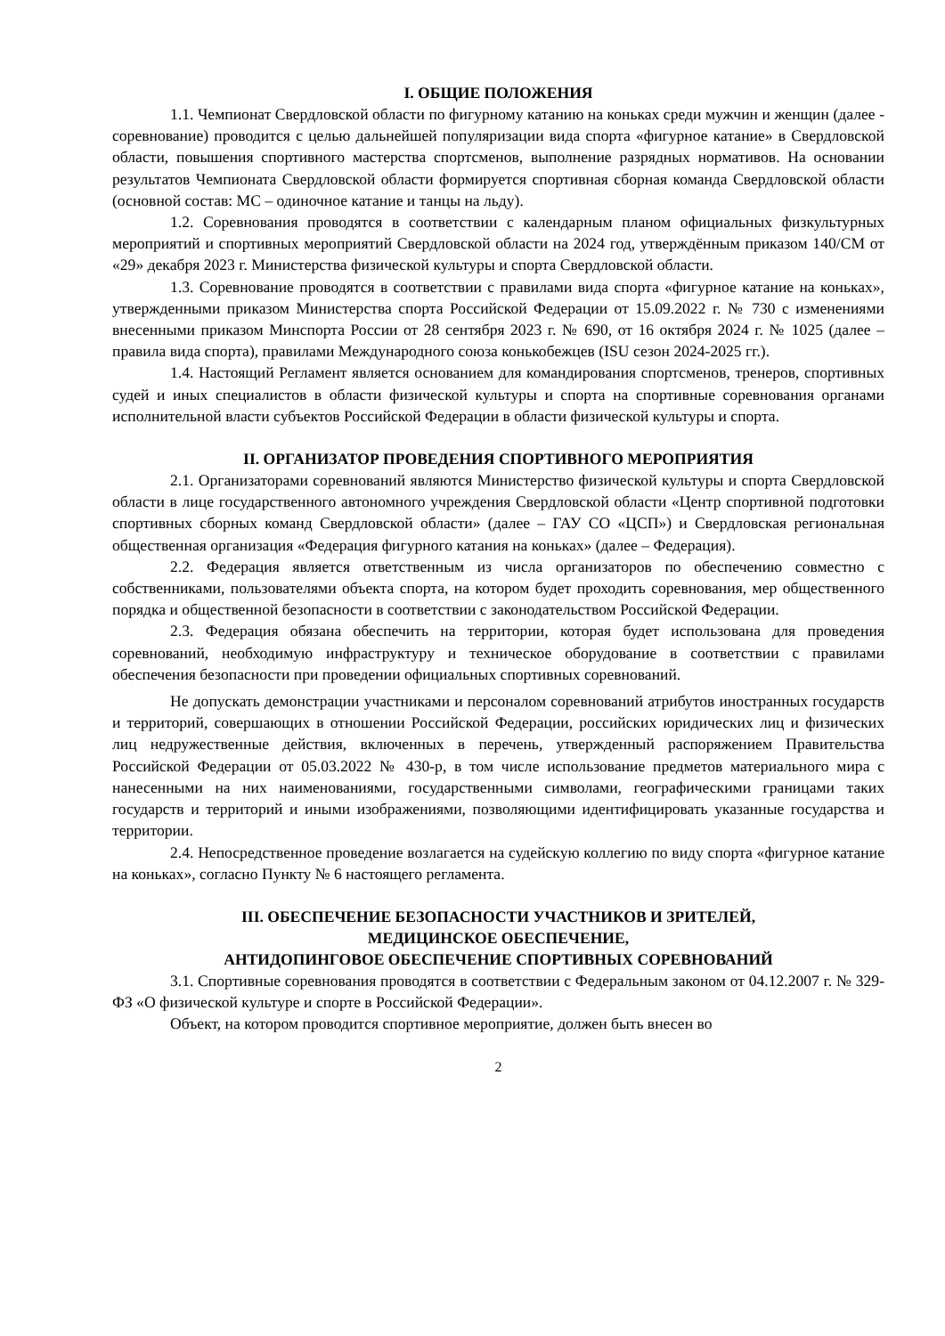I. ОБЩИЕ ПОЛОЖЕНИЯ
1.1. Чемпионат Свердловской области по фигурному катанию на коньках среди мужчин и женщин (далее - соревнование) проводится с целью дальнейшей популяризации вида спорта «фигурное катание» в Свердловской области, повышения спортивного мастерства спортсменов, выполнение разрядных нормативов. На основании результатов Чемпионата Свердловской области формируется спортивная сборная команда Свердловской области (основной состав: МС – одиночное катание и танцы на льду).
1.2. Соревнования проводятся в соответствии с календарным планом официальных физкультурных мероприятий и спортивных мероприятий Свердловской области на 2024 год, утверждённым приказом 140/СМ от «29» декабря 2023 г. Министерства физической культуры и спорта Свердловской области.
1.3. Соревнование проводятся в соответствии с правилами вида спорта «фигурное катание на коньках», утвержденными приказом Министерства спорта Российской Федерации от 15.09.2022 г. № 730 с изменениями внесенными приказом Минспорта России от 28 сентября 2023 г. № 690, от 16 октября 2024 г. № 1025 (далее – правила вида спорта), правилами Международного союза конькобежцев (ISU сезон 2024-2025 гг.).
1.4. Настоящий Регламент является основанием для командирования спортсменов, тренеров, спортивных судей и иных специалистов в области физической культуры и спорта на спортивные соревнования органами исполнительной власти субъектов Российской Федерации в области физической культуры и спорта.
II. ОРГАНИЗАТОР ПРОВЕДЕНИЯ СПОРТИВНОГО МЕРОПРИЯТИЯ
2.1. Организаторами соревнований являются Министерство физической культуры и спорта Свердловской области в лице государственного автономного учреждения Свердловской области «Центр спортивной подготовки спортивных сборных команд Свердловской области» (далее – ГАУ СО «ЦСП») и Свердловская региональная общественная организация «Федерация фигурного катания на коньках» (далее – Федерация).
2.2. Федерация является ответственным из числа организаторов по обеспечению совместно с собственниками, пользователями объекта спорта, на котором будет проходить соревнования, мер общественного порядка и общественной безопасности в соответствии с законодательством Российской Федерации.
2.3. Федерация обязана обеспечить на территории, которая будет использована для проведения соревнований, необходимую инфраструктуру и техническое оборудование в соответствии с правилами обеспечения безопасности при проведении официальных спортивных соревнований.
Не допускать демонстрации участниками и персоналом соревнований атрибутов иностранных государств и территорий, совершающих в отношении Российской Федерации, российских юридических лиц и физических лиц недружественные действия, включенных в перечень, утвержденный распоряжением Правительства Российской Федерации от 05.03.2022 № 430-р, в том числе использование предметов материального мира с нанесенными на них наименованиями, государственными символами, географическими границами таких государств и территорий и иными изображениями, позволяющими идентифицировать указанные государства и территории.
2.4. Непосредственное проведение возлагается на судейскую коллегию по виду спорта «фигурное катание на коньках», согласно Пункту № 6 настоящего регламента.
III. ОБЕСПЕЧЕНИЕ БЕЗОПАСНОСТИ УЧАСТНИКОВ И ЗРИТЕЛЕЙ,
МЕДИЦИНСКОЕ ОБЕСПЕЧЕНИЕ,
АНТИДОПИНГОВОЕ ОБЕСПЕЧЕНИЕ СПОРТИВНЫХ СОРЕВНОВАНИЙ
3.1. Спортивные соревнования проводятся в соответствии с Федеральным законом от 04.12.2007 г. № 329-ФЗ «О физической культуре и спорте в Российской Федерации».
Объект, на котором проводится спортивное мероприятие, должен быть внесен во
2